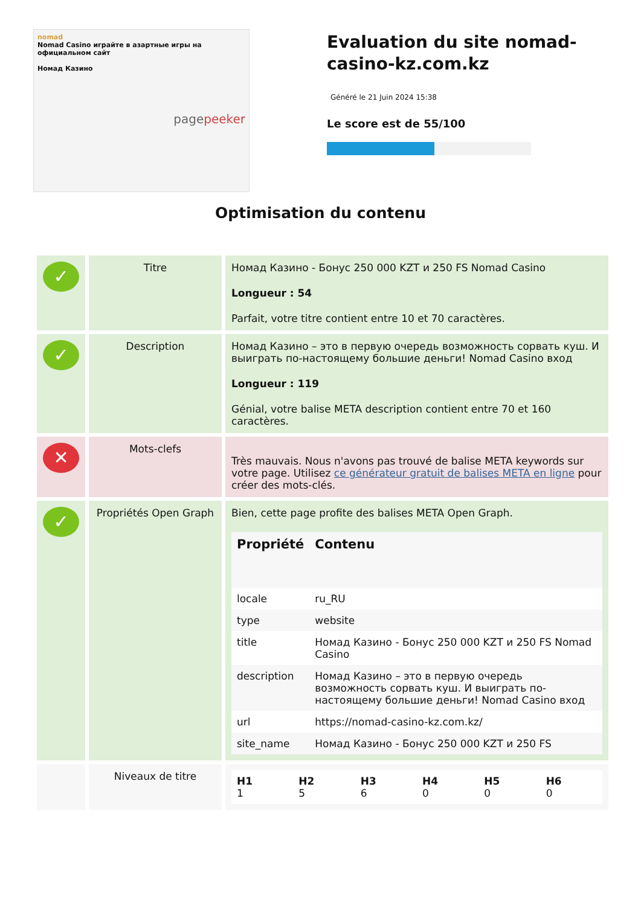nomad
Nomad Casino играйте в азартные игры на официальном сайт
Номад Казино
pagepeeker
Evaluation du site nomad-casino-kz.com.kz
Généré le 21 Juin 2024 15:38
Le score est de 55/100
Optimisation du contenu
| ✓ | Titre | Номад Казино - Бонус 250 000 KZT и 250 FS Nomad Casino Longueur : 54 Parfait, votre titre contient entre 10 et 70 caractères. |
| ✓ | Description | Номад Казино – это в первую очередь возможность сорвать куш. И выиграть по-настоящему большие деньги! Nomad Casino вход Longueur : 119 Génial, votre balise META description contient entre 70 et 160 caractères. |
| ✕ | Mots-clefs | Très mauvais. Nous n'avons pas trouvé de balise META keywords sur votre page. Utilisez ce générateur gratuit de balises META en ligne pour créer des mots-clés. |
| ✓ | Propriétés Open Graph | Bien, cette page profite des balises META Open Graph. / Propriété / Contenu / / --- / --- / / locale / ru_RU / / type / website / / title / Номад Казино - Бонус 250 000 KZT и 250 FS Nomad Casino / / description / Номад Казино – это в первую очередь возможность сорвать куш. И выиграть по-настоящему большие деньги! Nomad Casino вход / / url / https://nomad-casino-kz.com.kz/ / / site_name / Номад Казино - Бонус 250 000 KZT и 250 FS / |
| | Niveaux de titre | / H1 1 / H2 5 / H3 6 / H4 0 / H5 0 / H6 0 / |